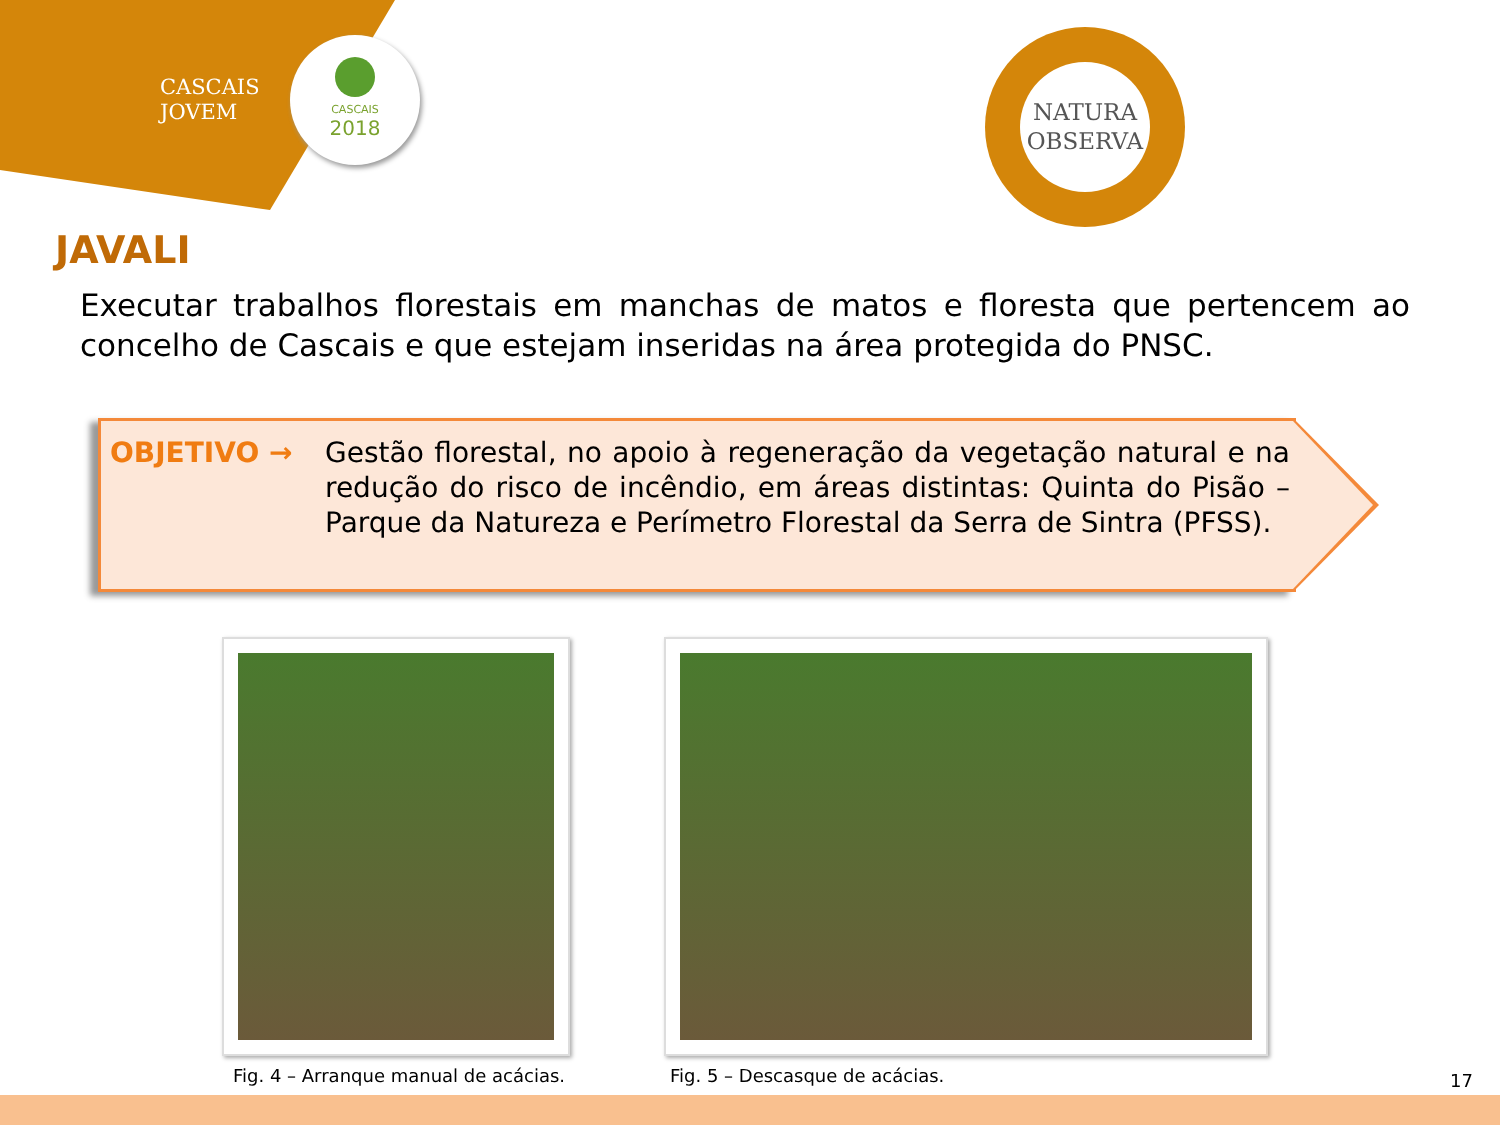CASCAIS
JOVEM
CASCAIS
2018
NATURA
OBSERVA
JAVALI
Executar trabalhos florestais em manchas de matos e floresta que pertencem ao concelho de Cascais e que estejam inseridas na área protegida do PNSC.
OBJETIVO → Gestão florestal, no apoio à regeneração da vegetação natural e na redução do risco de incêndio, em áreas distintas: Quinta do Pisão – Parque da Natureza e Perímetro Florestal da Serra de Sintra (PFSS).
Fig. 4 – Arranque manual de acácias.
Fig. 5 – Descasque de acácias. 17